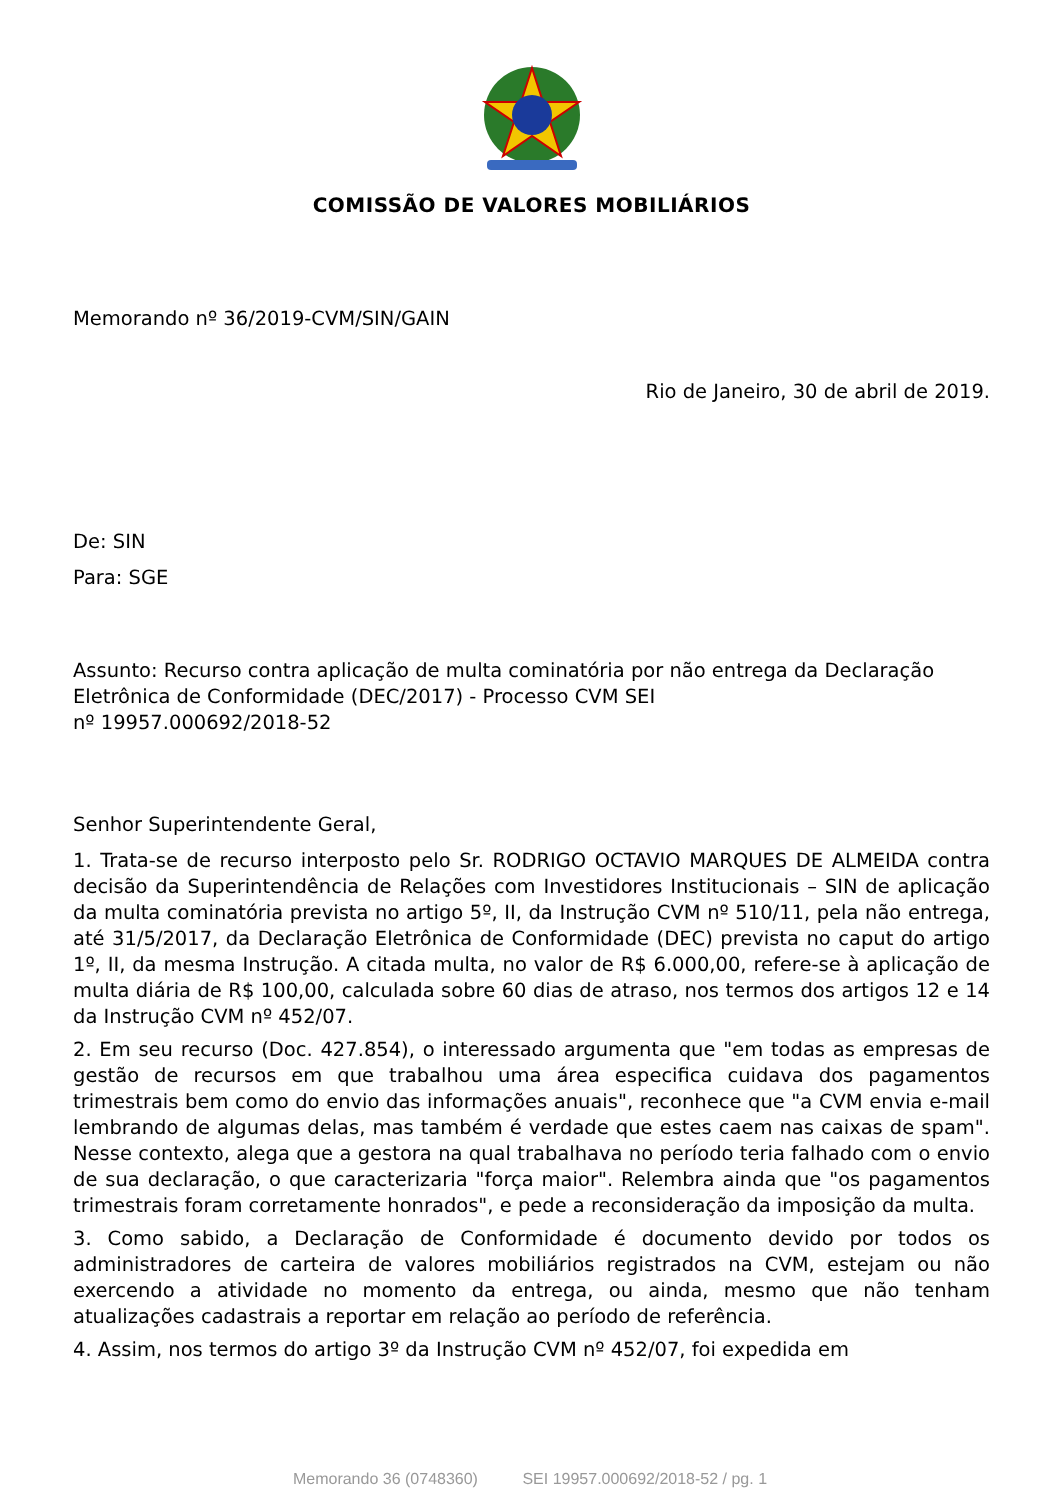COMISSÃO DE VALORES MOBILIÁRIOS
Memorando nº 36/2019-CVM/SIN/GAIN
Rio de Janeiro, 30 de abril de 2019.
De: SIN
Para: SGE
Assunto: Recurso contra aplicação de multa cominatória por não entrega da Declaração Eletrônica de Conformidade (DEC/2017) - Processo CVM SEI
nº 19957.000692/2018-52
Senhor Superintendente Geral,
1. Trata-se de recurso interposto pelo Sr. RODRIGO OCTAVIO MARQUES DE ALMEIDA contra decisão da Superintendência de Relações com Investidores Institucionais – SIN de aplicação da multa cominatória prevista no artigo 5º, II, da Instrução CVM nº 510/11, pela não entrega, até 31/5/2017, da Declaração Eletrônica de Conformidade (DEC) prevista no caput do artigo 1º, II, da mesma Instrução. A citada multa, no valor de R$ 6.000,00, refere-se à aplicação de multa diária de R$ 100,00, calculada sobre 60 dias de atraso, nos termos dos artigos 12 e 14 da Instrução CVM nº 452/07.
2. Em seu recurso (Doc. 427.854), o interessado argumenta que "em todas as empresas de gestão de recursos em que trabalhou uma área especifica cuidava dos pagamentos trimestrais bem como do envio das informações anuais", reconhece que "a CVM envia e-mail lembrando de algumas delas, mas também é verdade que estes caem nas caixas de spam". Nesse contexto, alega que a gestora na qual trabalhava no período teria falhado com o envio de sua declaração, o que caracterizaria "força maior". Relembra ainda que "os pagamentos trimestrais foram corretamente honrados", e pede a reconsideração da imposição da multa.
3. Como sabido, a Declaração de Conformidade é documento devido por todos os administradores de carteira de valores mobiliários registrados na CVM, estejam ou não exercendo a atividade no momento da entrega, ou ainda, mesmo que não tenham atualizações cadastrais a reportar em relação ao período de referência.
4. Assim, nos termos do artigo 3º da Instrução CVM nº 452/07, foi expedida em
Memorando 36 (0748360) SEI 19957.000692/2018-52 / pg. 1